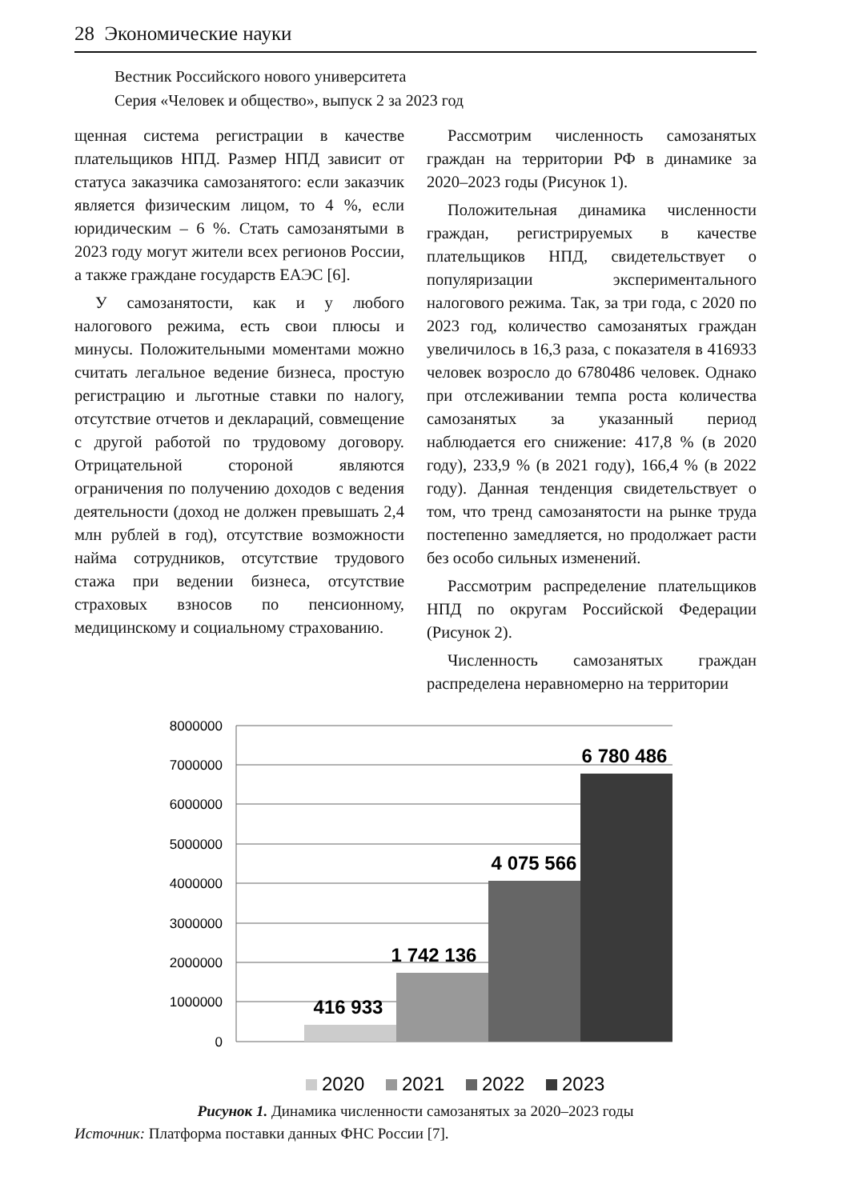28 Экономические науки
Вестник Российского нового университета
Серия «Человек и общество», выпуск 2 за 2023 год
щенная система регистрации в качестве плательщиков НПД. Размер НПД зависит от статуса заказчика самозанятого: если заказчик является физическим лицом, то 4 %, если юридическим – 6 %. Стать самозанятыми в 2023 году могут жители всех регионов России, а также граждане государств ЕАЭС [6].
У самозанятости, как и у любого налогового режима, есть свои плюсы и минусы. Положительными моментами можно считать легальное ведение бизнеса, простую регистрацию и льготные ставки по налогу, отсутствие отчетов и деклараций, совмещение с другой работой по трудовому договору. Отрицательной стороной являются ограничения по получению доходов с ведения деятельности (доход не должен превышать 2,4 млн рублей в год), отсутствие возможности найма сотрудников, отсутствие трудового стажа при ведении бизнеса, отсутствие страховых взносов по пенсионному, медицинскому и социальному страхованию.
Рассмотрим численность самозанятых граждан на территории РФ в динамике за 2020–2023 годы (Рисунок 1).
Положительная динамика численности граждан, регистрируемых в качестве плательщиков НПД, свидетельствует о популяризации экспериментального налогового режима. Так, за три года, с 2020 по 2023 год, количество самозанятых граждан увеличилось в 16,3 раза, с показателя в 416933 человек возросло до 6780486 человек. Однако при отслеживании темпа роста количества самозанятых за указанный период наблюдается его снижение: 417,8 % (в 2020 году), 233,9 % (в 2021 году), 166,4 % (в 2022 году). Данная тенденция свидетельствует о том, что тренд самозанятости на рынке труда постепенно замедляется, но продолжает расти без особо сильных изменений.
Рассмотрим распределение плательщиков НПД по округам Российской Федерации (Рисунок 2).
Численность самозанятых граждан распределена неравномерно на территории
8000000
7000000
6000000
5000000
4000000
3000000
2000000
1000000
0
416 933
1 742 136
4 075 566
6 780 486
2020
2021
2022
2023
Рисунок 1. Динамика численности самозанятых за 2020–2023 годы
Источник: Платформа поставки данных ФНС России [7].